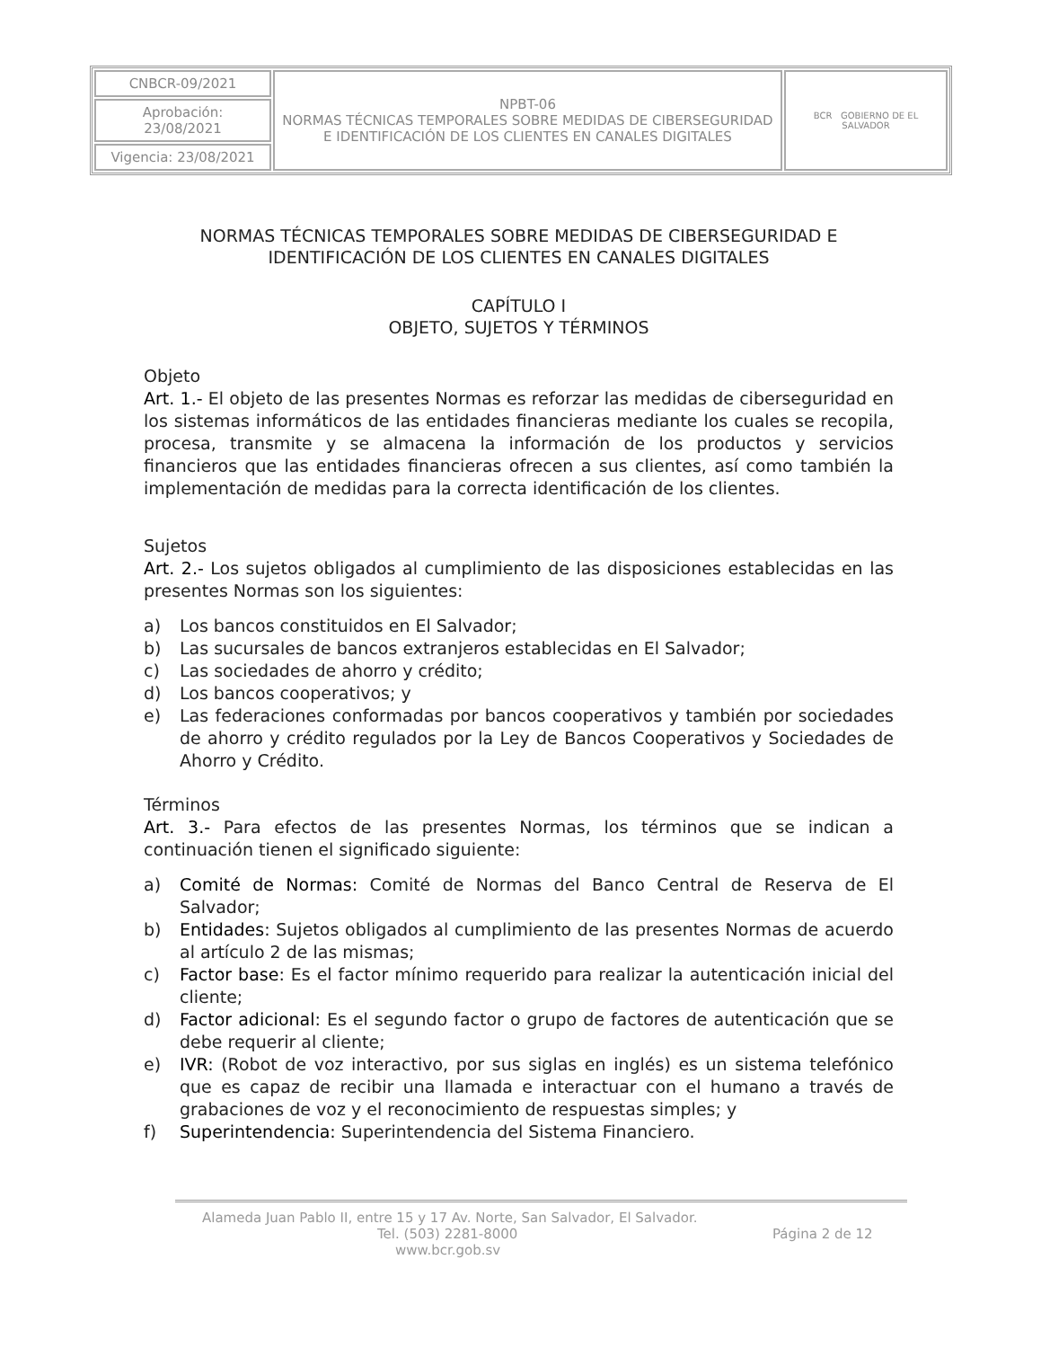| CNBCR-09/2021 | NPBT-06 NORMAS TÉCNICAS TEMPORALES SOBRE MEDIDAS DE CIBERSEGURIDAD E IDENTIFICACIÓN DE LOS CLIENTES EN CANALES DIGITALES | BCR GOBIERNO DE EL SALVADOR |
| Aprobación: 23/08/2021 | | |
| Vigencia: 23/08/2021 | | |
NORMAS TÉCNICAS TEMPORALES SOBRE MEDIDAS DE CIBERSEGURIDAD E IDENTIFICACIÓN DE LOS CLIENTES EN CANALES DIGITALES
CAPÍTULO I
OBJETO, SUJETOS Y TÉRMINOS
Objeto
Art. 1.- El objeto de las presentes Normas es reforzar las medidas de ciberseguridad en los sistemas informáticos de las entidades financieras mediante los cuales se recopila, procesa, transmite y se almacena la información de los productos y servicios financieros que las entidades financieras ofrecen a sus clientes, así como también la implementación de medidas para la correcta identificación de los clientes.
Sujetos
Art. 2.- Los sujetos obligados al cumplimiento de las disposiciones establecidas en las presentes Normas son los siguientes:
a) Los bancos constituidos en El Salvador;
b) Las sucursales de bancos extranjeros establecidas en El Salvador;
c) Las sociedades de ahorro y crédito;
d) Los bancos cooperativos; y
e) Las federaciones conformadas por bancos cooperativos y también por sociedades de ahorro y crédito regulados por la Ley de Bancos Cooperativos y Sociedades de Ahorro y Crédito.
Términos
Art. 3.- Para efectos de las presentes Normas, los términos que se indican a continuación tienen el significado siguiente:
a) Comité de Normas: Comité de Normas del Banco Central de Reserva de El Salvador;
b) Entidades: Sujetos obligados al cumplimiento de las presentes Normas de acuerdo al artículo 2 de las mismas;
c) Factor base: Es el factor mínimo requerido para realizar la autenticación inicial del cliente;
d) Factor adicional: Es el segundo factor o grupo de factores de autenticación que se debe requerir al cliente;
e) IVR: (Robot de voz interactivo, por sus siglas en inglés) es un sistema telefónico que es capaz de recibir una llamada e interactuar con el humano a través de grabaciones de voz y el reconocimiento de respuestas simples; y
f) Superintendencia: Superintendencia del Sistema Financiero.
Alameda Juan Pablo II, entre 15 y 17 Av. Norte, San Salvador, El Salvador.
Tel. (503) 2281-8000 Página 2 de 12
www.bcr.gob.sv